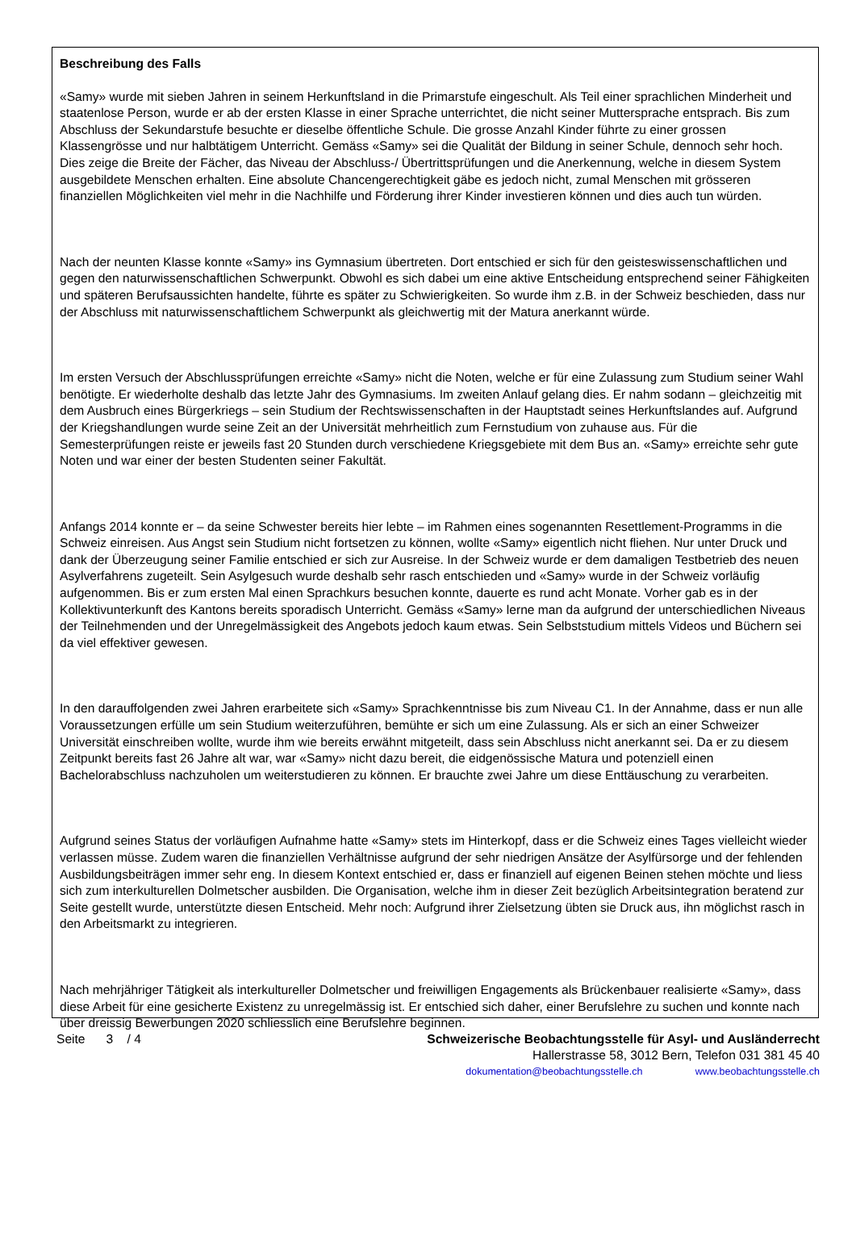Beschreibung des Falls
«Samy» wurde mit sieben Jahren in seinem Herkunftsland in die Primarstufe eingeschult. Als Teil einer sprachlichen Minderheit und staatenlose Person, wurde er ab der ersten Klasse in einer Sprache unterrichtet, die nicht seiner Muttersprache entsprach. Bis zum Abschluss der Sekundarstufe besuchte er dieselbe öffentliche Schule. Die grosse Anzahl Kinder führte zu einer grossen Klassengrösse und nur halbtätigem Unterricht. Gemäss «Samy» sei die Qualität der Bildung in seiner Schule, dennoch sehr hoch. Dies zeige die Breite der Fächer, das Niveau der Abschluss-/ Übertrittsprüfungen und die Anerkennung, welche in diesem System ausgebildete Menschen erhalten. Eine absolute Chancengerechtigkeit gäbe es jedoch nicht, zumal Menschen mit grösseren finanziellen Möglichkeiten viel mehr in die Nachhilfe und Förderung ihrer Kinder investieren können und dies auch tun würden.
Nach der neunten Klasse konnte «Samy» ins Gymnasium übertreten. Dort entschied er sich für den geisteswissenschaftlichen und gegen den naturwissenschaftlichen Schwerpunkt. Obwohl es sich dabei um eine aktive Entscheidung entsprechend seiner Fähigkeiten und späteren Berufsaussichten handelte, führte es später zu Schwierigkeiten. So wurde ihm z.B. in der Schweiz beschieden, dass nur der Abschluss mit naturwissenschaftlichem Schwerpunkt als gleichwertig mit der Matura anerkannt würde.
Im ersten Versuch der Abschlussprüfungen erreichte «Samy» nicht die Noten, welche er für eine Zulassung zum Studium seiner Wahl benötigte. Er wiederholte deshalb das letzte Jahr des Gymnasiums. Im zweiten Anlauf gelang dies. Er nahm sodann – gleichzeitig mit dem Ausbruch eines Bürgerkriegs – sein Studium der Rechtswissenschaften in der Hauptstadt seines Herkunftslandes auf. Aufgrund der Kriegshandlungen wurde seine Zeit an der Universität mehrheitlich zum Fernstudium von zuhause aus. Für die Semesterprüfungen reiste er jeweils fast 20 Stunden durch verschiedene Kriegsgebiete mit dem Bus an. «Samy» erreichte sehr gute Noten und war einer der besten Studenten seiner Fakultät.
Anfangs 2014 konnte er – da seine Schwester bereits hier lebte – im Rahmen eines sogenannten Resettlement-Programms in die Schweiz einreisen. Aus Angst sein Studium nicht fortsetzen zu können, wollte «Samy» eigentlich nicht fliehen. Nur unter Druck und dank der Überzeugung seiner Familie entschied er sich zur Ausreise. In der Schweiz wurde er dem damaligen Testbetrieb des neuen Asylverfahrens zugeteilt. Sein Asylgesuch wurde deshalb sehr rasch entschieden und «Samy» wurde in der Schweiz vorläufig aufgenommen. Bis er zum ersten Mal einen Sprachkurs besuchen konnte, dauerte es rund acht Monate. Vorher gab es in der Kollektivunterkunft des Kantons bereits sporadisch Unterricht. Gemäss «Samy» lerne man da aufgrund der unterschiedlichen Niveaus der Teilnehmenden und der Unregelmässigkeit des Angebots jedoch kaum etwas. Sein Selbststudium mittels Videos und Büchern sei da viel effektiver gewesen.
In den darauffolgenden zwei Jahren erarbeitete sich «Samy» Sprachkenntnisse bis zum Niveau C1. In der Annahme, dass er nun alle Voraussetzungen erfülle um sein Studium weiterzuführen, bemühte er sich um eine Zulassung. Als er sich an einer Schweizer Universität einschreiben wollte, wurde ihm wie bereits erwähnt mitgeteilt, dass sein Abschluss nicht anerkannt sei. Da er zu diesem Zeitpunkt bereits fast 26 Jahre alt war, war «Samy» nicht dazu bereit, die eidgenössische Matura und potenziell einen Bachelorabschluss nachzuholen um weiterstudieren zu können. Er brauchte zwei Jahre um diese Enttäuschung zu verarbeiten.
Aufgrund seines Status der vorläufigen Aufnahme hatte «Samy» stets im Hinterkopf, dass er die Schweiz eines Tages vielleicht wieder verlassen müsse. Zudem waren die finanziellen Verhältnisse aufgrund der sehr niedrigen Ansätze der Asylfürsorge und der fehlenden Ausbildungsbeiträgen immer sehr eng. In diesem Kontext entschied er, dass er finanziell auf eigenen Beinen stehen möchte und liess sich zum interkulturellen Dolmetscher ausbilden. Die Organisation, welche ihm in dieser Zeit bezüglich Arbeitsintegration beratend zur Seite gestellt wurde, unterstützte diesen Entscheid. Mehr noch: Aufgrund ihrer Zielsetzung übten sie Druck aus, ihn möglichst rasch in den Arbeitsmarkt zu integrieren.
Nach mehrjähriger Tätigkeit als interkultureller Dolmetscher und freiwilligen Engagements als Brückenbauer realisierte «Samy», dass diese Arbeit für eine gesicherte Existenz zu unregelmässig ist. Er entschied sich daher, einer Berufslehre zu suchen und konnte nach über dreissig Bewerbungen 2020 schliesslich eine Berufslehre beginnen.
Seite 3 / 4 Schweizerische Beobachtungsstelle für Asyl- und Ausländerrecht
Hallerstrasse 58, 3012 Bern, Telefon 031 381 45 40
dokumentation@beobachtungsstelle.ch www.beobachtungsstelle.ch